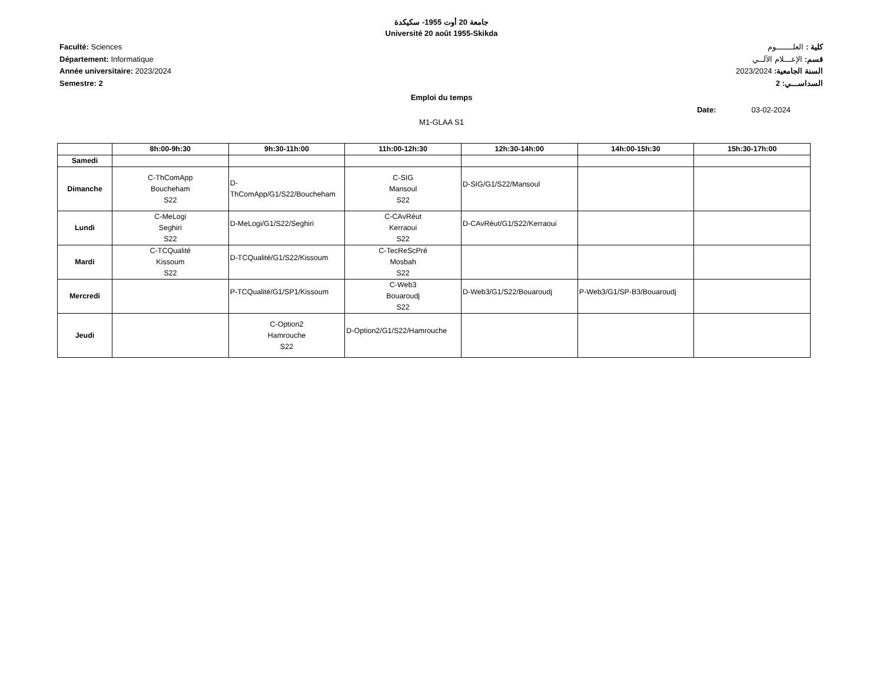جامعة 20 أوت 1955- سكيكدة
Université 20 août 1955-Skikda
Faculté: Sciences
Département: Informatique
Année universitaire: 2023/2024
Semestre: 2
كلية : العلـــــــوم
قسم: الإعـــلام الآلــي
السنة الجامعية: 2023/2024
السداســـي: 2
Emploi du temps
Date: 03-02-2024
M1-GLAA S1
| | 8h:00-9h:30 | 9h:30-11h:00 | 11h:00-12h:30 | 12h:30-14h:00 | 14h:00-15h:30 | 15h:30-17h:00 |
| --- | --- | --- | --- | --- | --- | --- |
| Samedi | | | | | | |
| Dimanche | C-ThComApp Boucheham S22 | D- ThComApp/G1/S22/Boucheham | C-SIG Mansoul S22 | D-SIG/G1/S22/Mansoul | | |
| Lundi | C-MeLogi Seghiri S22 | D-MeLogi/G1/S22/Seghiri | C-CAvRéut Kerraoui S22 | D-CAvRéut/G1/S22/Kerraoui | | |
| Mardi | C-TCQualité Kissoum S22 | D-TCQualité/G1/S22/Kissoum | C-TecReScPré Mosbah S22 | | | |
| Mercredi | | P-TCQualité/G1/SP1/Kissoum | C-Web3 Bouaroudj S22 | D-Web3/G1/S22/Bouaroudj | P-Web3/G1/SP-B3/Bouaroudj | |
| Jeudi | | C-Option2 Hamrouche S22 | D-Option2/G1/S22/Hamrouche | | | |